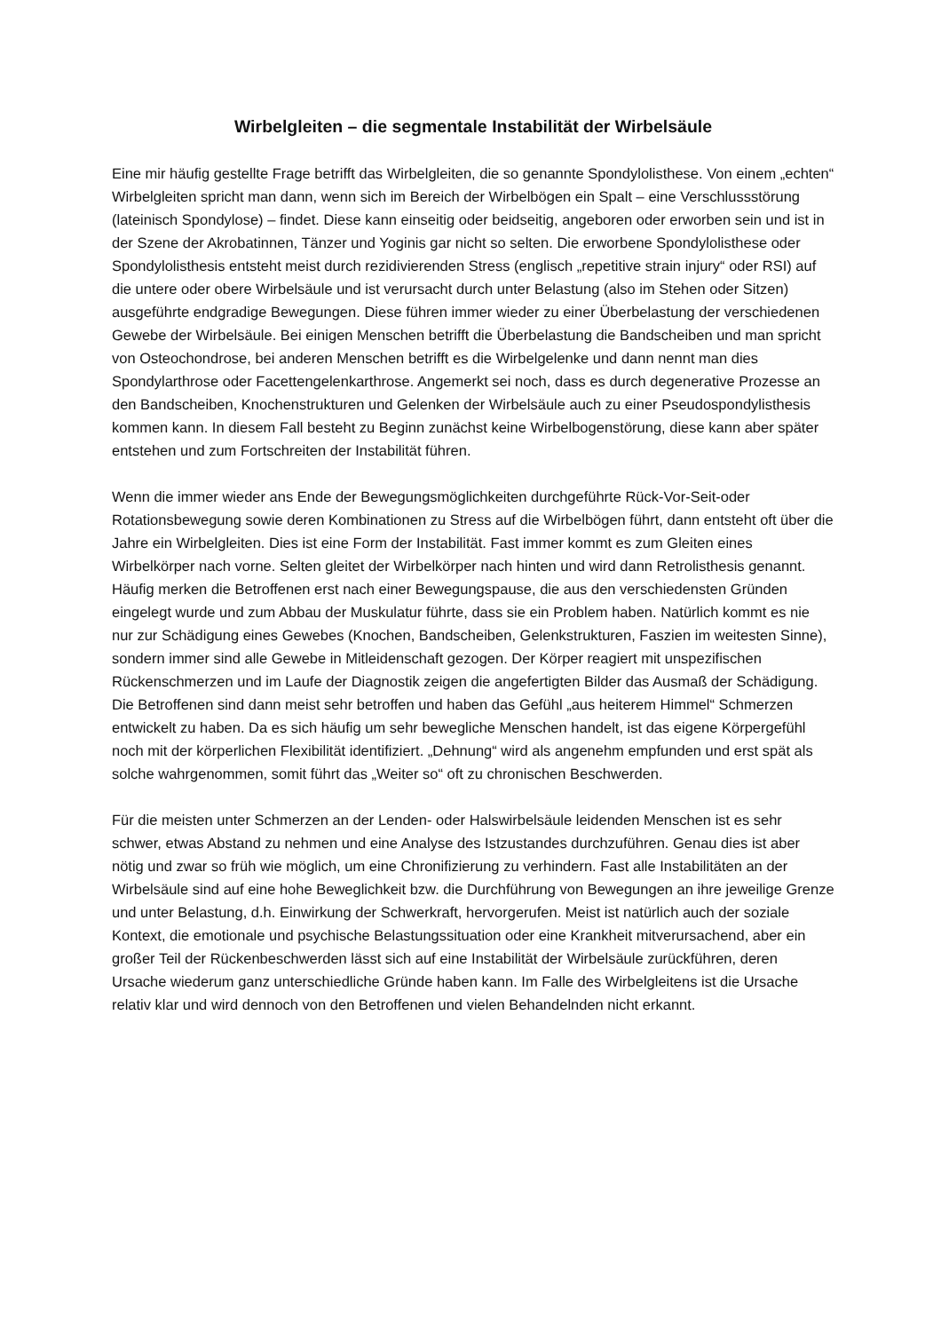Wirbelgleiten – die segmentale Instabilität der Wirbelsäule
Eine mir häufig gestellte Frage betrifft das Wirbelgleiten, die so genannte Spondylolisthese. Von einem „echten“ Wirbelgleiten spricht man dann, wenn sich im Bereich der Wirbelbögen ein Spalt – eine Verschlussstörung (lateinisch Spondylose) – findet. Diese kann einseitig oder beidseitig, angeboren oder erworben sein und ist in der Szene der Akrobatinnen, Tänzer und Yoginis gar nicht so selten. Die erworbene Spondylolisthese oder Spondylolisthesis entsteht meist durch rezidivierenden Stress (englisch „repetitive strain injury“ oder RSI) auf die untere oder obere Wirbelsäule und ist verursacht durch unter Belastung (also im Stehen oder Sitzen) ausgeführte endgradige Bewegungen. Diese führen immer wieder zu einer Überbelastung der verschiedenen Gewebe der Wirbelsäule. Bei einigen Menschen betrifft die Überbelastung die Bandscheiben und man spricht von Osteochondrose, bei anderen Menschen betrifft es die Wirbelgelenke und dann nennt man dies Spondylarthrose oder Facettengelenkarthrose. Angemerkt sei noch, dass es durch degenerative Prozesse an den Bandscheiben, Knochenstrukturen und Gelenken der Wirbelsäule auch zu einer Pseudospondylisthesis kommen kann. In diesem Fall besteht zu Beginn zunächst keine Wirbelbogenstörung, diese kann aber später entstehen und zum Fortschreiten der Instabilität führen.
Wenn die immer wieder ans Ende der Bewegungsmöglichkeiten durchgeführte Rück-Vor-Seit-oder Rotationsbewegung sowie deren Kombinationen zu Stress auf die Wirbelbögen führt, dann entsteht oft über die Jahre ein Wirbelgleiten. Dies ist eine Form der Instabilität. Fast immer kommt es zum Gleiten eines Wirbelkörper nach vorne. Selten gleitet der Wirbelkörper nach hinten und wird dann Retrolisthesis genannt. Häufig merken die Betroffenen erst nach einer Bewegungspause, die aus den verschiedensten Gründen eingelegt wurde und zum Abbau der Muskulatur führte, dass sie ein Problem haben. Natürlich kommt es nie nur zur Schädigung eines Gewebes (Knochen, Bandscheiben, Gelenkstrukturen, Faszien im weitesten Sinne), sondern immer sind alle Gewebe in Mitleidenschaft gezogen. Der Körper reagiert mit unspezifischen Rückenschmerzen und im Laufe der Diagnostik zeigen die angefertigten Bilder das Ausmaß der Schädigung. Die Betroffenen sind dann meist sehr betroffen und haben das Gefühl „aus heiterem Himmel“ Schmerzen entwickelt zu haben. Da es sich häufig um sehr bewegliche Menschen handelt, ist das eigene Körpergefühl noch mit der körperlichen Flexibilität identifiziert. „Dehnung“ wird als angenehm empfunden und erst spät als solche wahrgenommen, somit führt das „Weiter so“ oft zu chronischen Beschwerden.
Für die meisten unter Schmerzen an der Lenden- oder Halswirbelsäule leidenden Menschen ist es sehr schwer, etwas Abstand zu nehmen und eine Analyse des Istzustandes durchzuführen. Genau dies ist aber nötig und zwar so früh wie möglich, um eine Chronifizierung zu verhindern. Fast alle Instabilitäten an der Wirbelsäule sind auf eine hohe Beweglichkeit bzw. die Durchführung von Bewegungen an ihre jeweilige Grenze und unter Belastung, d.h. Einwirkung der Schwerkraft, hervorgerufen. Meist ist natürlich auch der soziale Kontext, die emotionale und psychische Belastungssituation oder eine Krankheit mitverursachend, aber ein großer Teil der Rückenbeschwerden lässt sich auf eine Instabilität der Wirbelsäule zurückführen, deren Ursache wiederum ganz unterschiedliche Gründe haben kann. Im Falle des Wirbelgleitens ist die Ursache relativ klar und wird dennoch von den Betroffenen und vielen Behandelnden nicht erkannt.